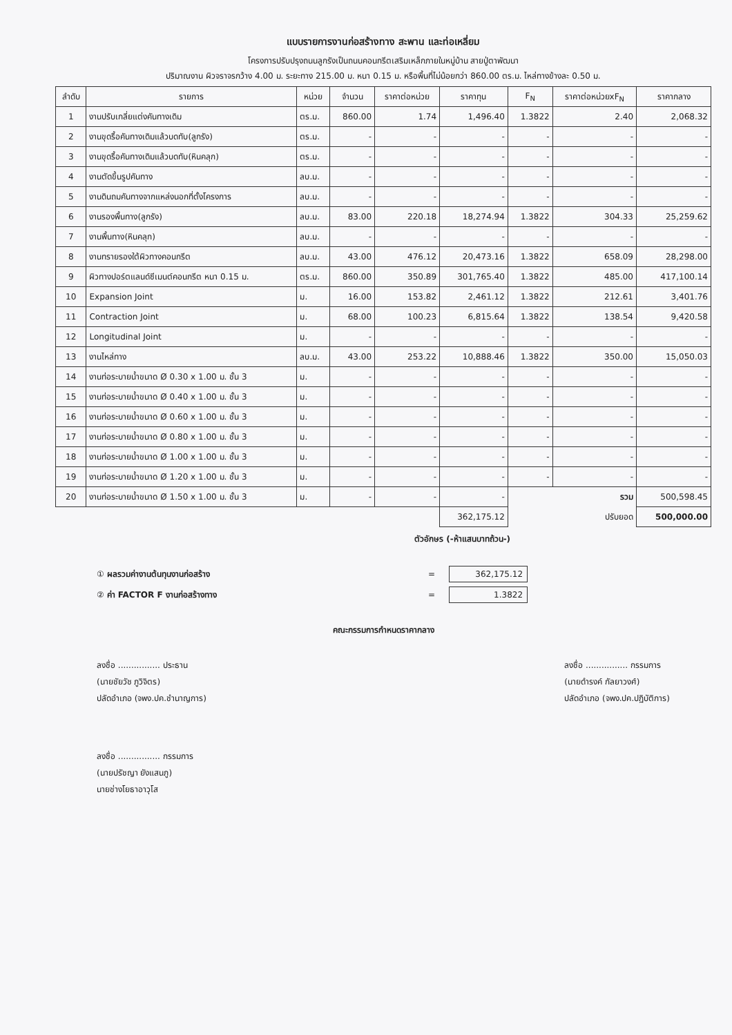แบบรายการงานก่อสร้างทาง สะพาน และท่อเหลี่ยม
โครงการปรับปรุงถนนลูกรังเป็นถนนคอนกรีตเสริมเหล็กภายในหมู่บ้าน สายปู่ตาพัฒนา
ปริมาณงาน ผิวจราจรกว้าง 4.00 ม. ระยะทาง 215.00 ม. หนา 0.15 ม. หรือพื้นที่ไม่น้อยกว่า 860.00 ตร.ม. ไหล่ทางข้างละ 0.50 ม.
| ลำดับ | รายการ | หน่วย | จำนวน | ราคาต่อหน่วย | ราคาทุน | F<sub>N</sub> | ราคาต่อหน่วยxF<sub>N</sub> | ราคากลาง |
| --- | --- | --- | --- | --- | --- | --- | --- | --- |
| 1 | งานปรับเกลี่ยแต่งคันทางเดิม | ตร.ม. | 860.00 | 1.74 | 1,496.40 | 1.3822 | 2.40 | 2,068.32 |
| 2 | งานขุดรื้อคันทางเดิมแล้วบดทับ(ลูกรัง) | ตร.ม. | - | - | - | - | - | - |
| 3 | งานขุดรื้อคันทางเดิมแล้วบดทับ(หินคลุก) | ตร.ม. | - | - | - | - | - | - |
| 4 | งานตัดขึ้นรูปคันทาง | ลบ.ม. | - | - | - | - | - | - |
| 5 | งานดินถมคันทางจากแหล่งนอกที่ตั้งโครงการ | ลบ.ม. | - | - | - | - | - | - |
| 6 | งานรองพื้นทาง(ลูกรัง) | ลบ.ม. | 83.00 | 220.18 | 18,274.94 | 1.3822 | 304.33 | 25,259.62 |
| 7 | งานพื้นทาง(หินคลุก) | ลบ.ม. | - | - | - | - | - | - |
| 8 | งานทรายรองใต้ผิวทางคอนกรีต | ลบ.ม. | 43.00 | 476.12 | 20,473.16 | 1.3822 | 658.09 | 28,298.00 |
| 9 | ผิวทางปอร์ตแลนด์ซีเมนต์คอนกรีต หนา 0.15 ม. | ตร.ม. | 860.00 | 350.89 | 301,765.40 | 1.3822 | 485.00 | 417,100.14 |
| 10 | Expansion Joint | ม. | 16.00 | 153.82 | 2,461.12 | 1.3822 | 212.61 | 3,401.76 |
| 11 | Contraction Joint | ม. | 68.00 | 100.23 | 6,815.64 | 1.3822 | 138.54 | 9,420.58 |
| 12 | Longitudinal Joint | ม. | - | - | - | - | - | - |
| 13 | งานไหล่ทาง | ลบ.ม. | 43.00 | 253.22 | 10,888.46 | 1.3822 | 350.00 | 15,050.03 |
| 14 | งานท่อระบายน้ำขนาด Ø 0.30 x 1.00 ม. ชั้น 3 | ม. | - | - | - | - | - | - |
| 15 | งานท่อระบายน้ำขนาด Ø 0.40 x 1.00 ม. ชั้น 3 | ม. | - | - | - | - | - | - |
| 16 | งานท่อระบายน้ำขนาด Ø 0.60 x 1.00 ม. ชั้น 3 | ม. | - | - | - | - | - | - |
| 17 | งานท่อระบายน้ำขนาด Ø 0.80 x 1.00 ม. ชั้น 3 | ม. | - | - | - | - | - | - |
| 18 | งานท่อระบายน้ำขนาด Ø 1.00 x 1.00 ม. ชั้น 3 | ม. | - | - | - | - | - | - |
| 19 | งานท่อระบายน้ำขนาด Ø 1.20 x 1.00 ม. ชั้น 3 | ม. | - | - | - | - | - | - |
| 20 | งานท่อระบายน้ำขนาด Ø 1.50 x 1.00 ม. ชั้น 3 | ม. | - | - | - | | รวม | 500,598.45 |
| | | | | | 362,175.12 | | ปรับยอด | 500,000.00 |
ตัวอักษร (-ห้าแสนบาทถ้วน-)
① ผลรวมค่างานต้นทุนงานก่อสร้าง = 362,175.12
② ค่า FACTOR F งานก่อสร้างทาง = 1.3822
คณะกรรมการกำหนดราคากลาง
ลงชื่อ ................ ประธาน
(นายชัยวัช ภูวิจิตร)
ปลัดอำเภอ (จพง.ปค.ชำนาญการ)
ลงชื่อ ................ กรรมการ
(นายดำรงค์ กัลยาวงศ์)
ปลัดอำเภอ (จพง.ปค.ปฏิบัติการ)
ลงชื่อ ................ กรรมการ
(นายปรัชญา ยังแสนภู)
นายช่างโยธาอาวุโส